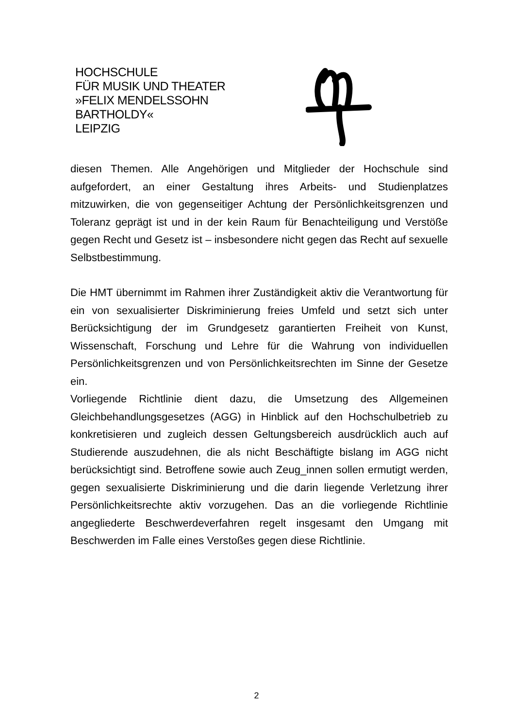HOCHSCHULE
FÜR MUSIK UND THEATER
»FELIX MENDELSSOHN
BARTHOLDY«
LEIPZIG
diesen Themen. Alle Angehörigen und Mitglieder der Hochschule sind aufgefordert, an einer Gestaltung ihres Arbeits- und Studienplatzes mitzuwirken, die von gegenseitiger Achtung der Persönlichkeitsgrenzen und Toleranz geprägt ist und in der kein Raum für Benachteiligung und Verstöße gegen Recht und Gesetz ist – insbesondere nicht gegen das Recht auf sexuelle Selbstbestimmung.
Die HMT übernimmt im Rahmen ihrer Zuständigkeit aktiv die Verantwortung für ein von sexualisierter Diskriminierung freies Umfeld und setzt sich unter Berücksichtigung der im Grundgesetz garantierten Freiheit von Kunst, Wissenschaft, Forschung und Lehre für die Wahrung von individuellen Persönlichkeitsgrenzen und von Persönlichkeitsrechten im Sinne der Gesetze ein.
Vorliegende Richtlinie dient dazu, die Umsetzung des Allgemeinen Gleichbehandlungsgesetzes (AGG) in Hinblick auf den Hochschulbetrieb zu konkretisieren und zugleich dessen Geltungsbereich ausdrücklich auch auf Studierende auszudehnen, die als nicht Beschäftigte bislang im AGG nicht berücksichtigt sind. Betroffene sowie auch Zeug_innen sollen ermutigt werden, gegen sexualisierte Diskriminierung und die darin liegende Verletzung ihrer Persönlichkeitsrechte aktiv vorzugehen. Das an die vorliegende Richtlinie angegliederte Beschwerdeverfahren regelt insgesamt den Umgang mit Beschwerden im Falle eines Verstoßes gegen diese Richtlinie.
2